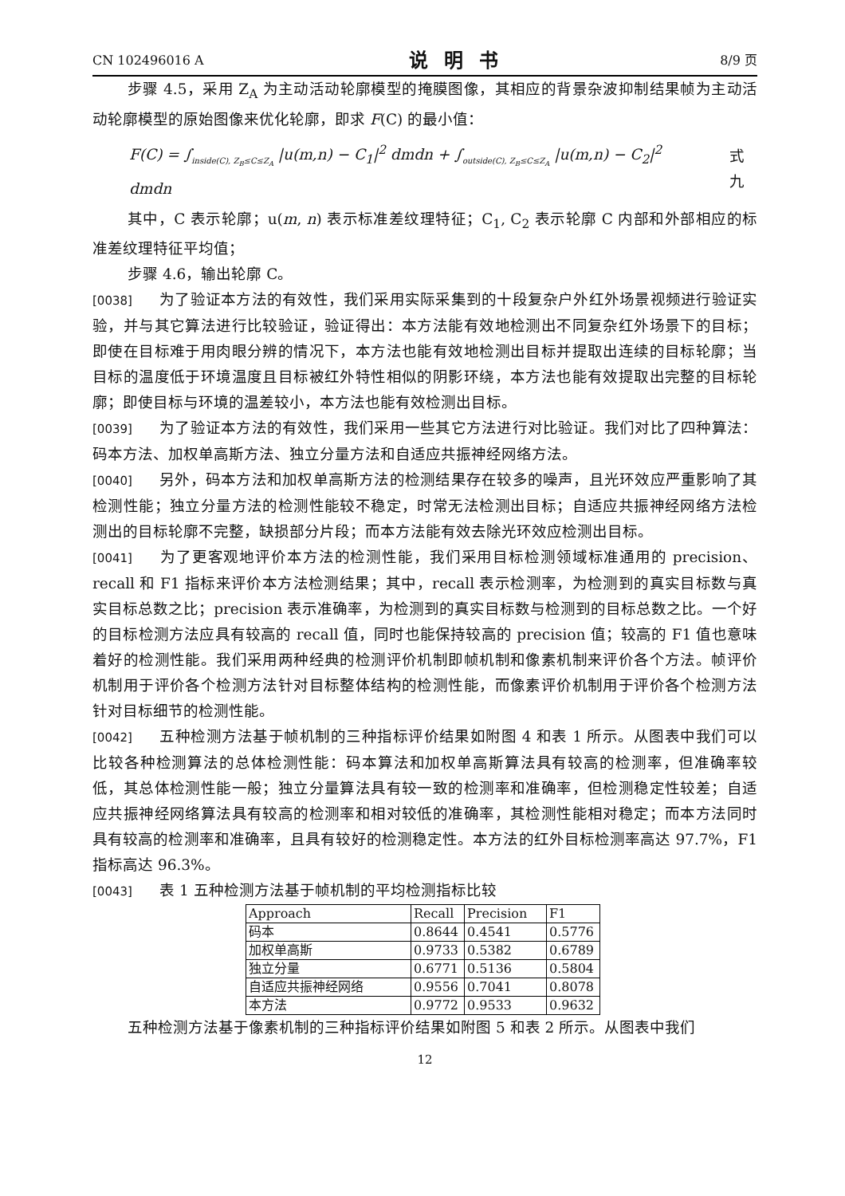CN 102496016 A 说明书 8/9 页
步骤 4.5，采用 Z<sub>A</sub> 为主动活动轮廓模型的掩膜图像，其相应的背景杂波抑制结果帧为主动活动轮廓模型的原始图像来优化轮廓，即求 F(C) 的最小值：
F(C) = ∫<sub>inside(C), Z<sub>B</sub>≤C≤Z<sub>A</sub></sub> |u(m,n) − C<sub>1</sub>|<sup>2</sup> dmdn + ∫<sub>outside(C), Z<sub>B</sub>≤C≤Z<sub>A</sub></sub> |u(m,n) − C<sub>2</sub>|<sup>2</sup> dmdn 式九
其中，C 表示轮廓；u(m, n) 表示标准差纹理特征；C<sub>1</sub>, C<sub>2</sub> 表示轮廓 C 内部和外部相应的标准差纹理特征平均值；
步骤 4.6，输出轮廓 C。
[0038] 为了验证本方法的有效性，我们采用实际采集到的十段复杂户外红外场景视频进行验证实验，并与其它算法进行比较验证，验证得出：本方法能有效地检测出不同复杂红外场景下的目标；即使在目标难于用肉眼分辨的情况下，本方法也能有效地检测出目标并提取出连续的目标轮廓；当目标的温度低于环境温度且目标被红外特性相似的阴影环绕，本方法也能有效提取出完整的目标轮廓；即使目标与环境的温差较小，本方法也能有效检测出目标。
[0039] 为了验证本方法的有效性，我们采用一些其它方法进行对比验证。我们对比了四种算法：码本方法、加权单高斯方法、独立分量方法和自适应共振神经网络方法。
[0040] 另外，码本方法和加权单高斯方法的检测结果存在较多的噪声，且光环效应严重影响了其检测性能；独立分量方法的检测性能较不稳定，时常无法检测出目标；自适应共振神经网络方法检测出的目标轮廓不完整，缺损部分片段；而本方法能有效去除光环效应检测出目标。
[0041] 为了更客观地评价本方法的检测性能，我们采用目标检测领域标准通用的 precision、recall 和 F1 指标来评价本方法检测结果；其中，recall 表示检测率，为检测到的真实目标数与真实目标总数之比；precision 表示准确率，为检测到的真实目标数与检测到的目标总数之比。一个好的目标检测方法应具有较高的 recall 值，同时也能保持较高的 precision 值；较高的 F1 值也意味着好的检测性能。我们采用两种经典的检测评价机制即帧机制和像素机制来评价各个方法。帧评价机制用于评价各个检测方法针对目标整体结构的检测性能，而像素评价机制用于评价各个检测方法针对目标细节的检测性能。
[0042] 五种检测方法基于帧机制的三种指标评价结果如附图 4 和表 1 所示。从图表中我们可以比较各种检测算法的总体检测性能：码本算法和加权单高斯算法具有较高的检测率，但准确率较低，其总体检测性能一般；独立分量算法具有较一致的检测率和准确率，但检测稳定性较差；自适应共振神经网络算法具有较高的检测率和相对较低的准确率，其检测性能相对稳定；而本方法同时具有较高的检测率和准确率，且具有较好的检测稳定性。本方法的红外目标检测率高达 97.7%，F1 指标高达 96.3%。
[0043] 表 1 五种检测方法基于帧机制的平均检测指标比较
| Approach | Recall | Precision | F1 |
| 码本 | 0.8644 | 0.4541 | 0.5776 |
| 加权单高斯 | 0.9733 | 0.5382 | 0.6789 |
| 独立分量 | 0.6771 | 0.5136 | 0.5804 |
| 自适应共振神经网络 | 0.9556 | 0.7041 | 0.8078 |
| 本方法 | 0.9772 | 0.9533 | 0.9632 |
五种检测方法基于像素机制的三种指标评价结果如附图 5 和表 2 所示。从图表中我们
12